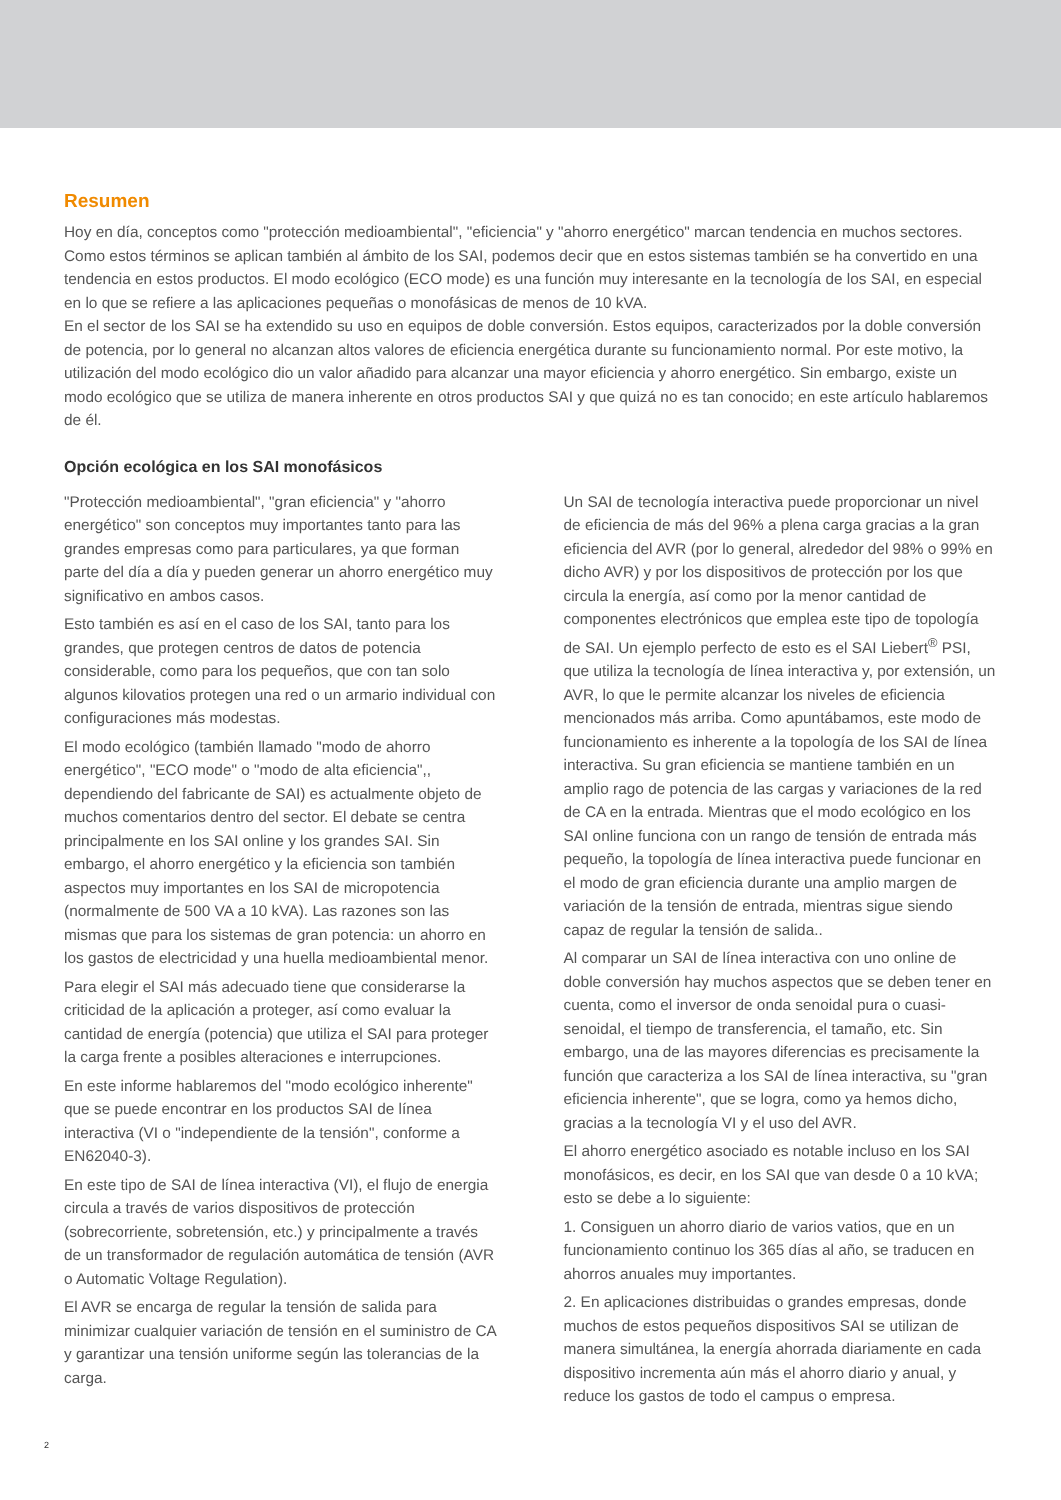Resumen
Hoy en día, conceptos como "protección medioambiental", "eficiencia" y "ahorro energético" marcan tendencia en muchos sectores. Como estos términos se aplican también al ámbito de los SAI, podemos decir que en estos sistemas también se ha convertido en una tendencia en estos productos. El modo ecológico (ECO mode) es una función muy interesante en la tecnología de los SAI, en especial en lo que se refiere a las aplicaciones pequeñas o monofásicas de menos de 10 kVA.
En el sector de los SAI se ha extendido su uso en equipos de doble conversión. Estos equipos, caracterizados por la doble conversión de potencia, por lo general no alcanzan altos valores de eficiencia energética durante su funcionamiento normal. Por este motivo, la utilización del modo ecológico dio un valor añadido para alcanzar una mayor eficiencia y ahorro energético. Sin embargo, existe un modo ecológico que se utiliza de manera inherente en otros productos SAI y que quizá no es tan conocido; en este artículo hablaremos de él.
Opción ecológica en los SAI monofásicos
"Protección medioambiental", "gran eficiencia" y "ahorro energético" son conceptos muy importantes tanto para las grandes empresas como para particulares, ya que forman parte del día a día y pueden generar un ahorro energético muy significativo en ambos casos.
Esto también es así en el caso de los SAI, tanto para los grandes, que protegen centros de datos de potencia considerable, como para los pequeños, que con tan solo algunos kilovatios protegen una red o un armario individual con configuraciones más modestas.
El modo ecológico (también llamado "modo de ahorro energético", "ECO mode" o "modo de alta eficiencia",, dependiendo del fabricante de SAI) es actualmente objeto de muchos comentarios dentro del sector. El debate se centra principalmente en los SAI online y los grandes SAI. Sin embargo, el ahorro energético y la eficiencia son también aspectos muy importantes en los SAI de micropotencia (normalmente de 500 VA a 10 kVA). Las razones son las mismas que para los sistemas de gran potencia: un ahorro en los gastos de electricidad y una huella medioambiental menor.
Para elegir el SAI más adecuado tiene que considerarse la criticidad de la aplicación a proteger, así como evaluar la cantidad de energía (potencia) que utiliza el SAI para proteger la carga frente a posibles alteraciones e interrupciones.
En este informe hablaremos del "modo ecológico inherente" que se puede encontrar en los productos SAI de línea interactiva (VI o "independiente de la tensión", conforme a EN62040-3).
En este tipo de SAI de línea interactiva (VI), el flujo de energia circula a través de varios dispositivos de protección (sobrecorriente, sobretensión, etc.) y principalmente a través de un transformador de regulación automática de tensión (AVR o Automatic Voltage Regulation).
El AVR se encarga de regular la tensión de salida para minimizar cualquier variación de tensión en el suministro de CA y garantizar una tensión uniforme según las tolerancias de la carga.
Un SAI de tecnología interactiva puede proporcionar un nivel de eficiencia de más del 96% a plena carga gracias a la gran eficiencia del AVR (por lo general, alrededor del 98% o 99% en dicho AVR) y por los dispositivos de protección por los que circula la energía, así como por la menor cantidad de componentes electrónicos que emplea este tipo de topología de SAI. Un ejemplo perfecto de esto es el SAI Liebert<sup>®</sup> PSI, que utiliza la tecnología de línea interactiva y, por extensión, un AVR, lo que le permite alcanzar los niveles de eficiencia mencionados más arriba. Como apuntábamos, este modo de funcionamiento es inherente a la topología de los SAI de línea interactiva. Su gran eficiencia se mantiene también en un amplio rago de potencia de las cargas y variaciones de la red de CA en la entrada. Mientras que el modo ecológico en los SAI online funciona con un rango de tensión de entrada más pequeño, la topología de línea interactiva puede funcionar en el modo de gran eficiencia durante una amplio margen de variación de la tensión de entrada, mientras sigue siendo capaz de regular la tensión de salida..
Al comparar un SAI de línea interactiva con uno online de doble conversión hay muchos aspectos que se deben tener en cuenta, como el inversor de onda senoidal pura o cuasi-senoidal, el tiempo de transferencia, el tamaño, etc. Sin embargo, una de las mayores diferencias es precisamente la función que caracteriza a los SAI de línea interactiva, su "gran eficiencia inherente", que se logra, como ya hemos dicho, gracias a la tecnología VI y el uso del AVR.
El ahorro energético asociado es notable incluso en los SAI monofásicos, es decir, en los SAI que van desde 0 a 10 kVA; esto se debe a lo siguiente:
1. Consiguen un ahorro diario de varios vatios, que en un funcionamiento continuo los 365 días al año, se traducen en ahorros anuales muy importantes.
2. En aplicaciones distribuidas o grandes empresas, donde muchos de estos pequeños dispositivos SAI se utilizan de manera simultánea, la energía ahorrada diariamente en cada dispositivo incrementa aún más el ahorro diario y anual, y reduce los gastos de todo el campus o empresa.
2